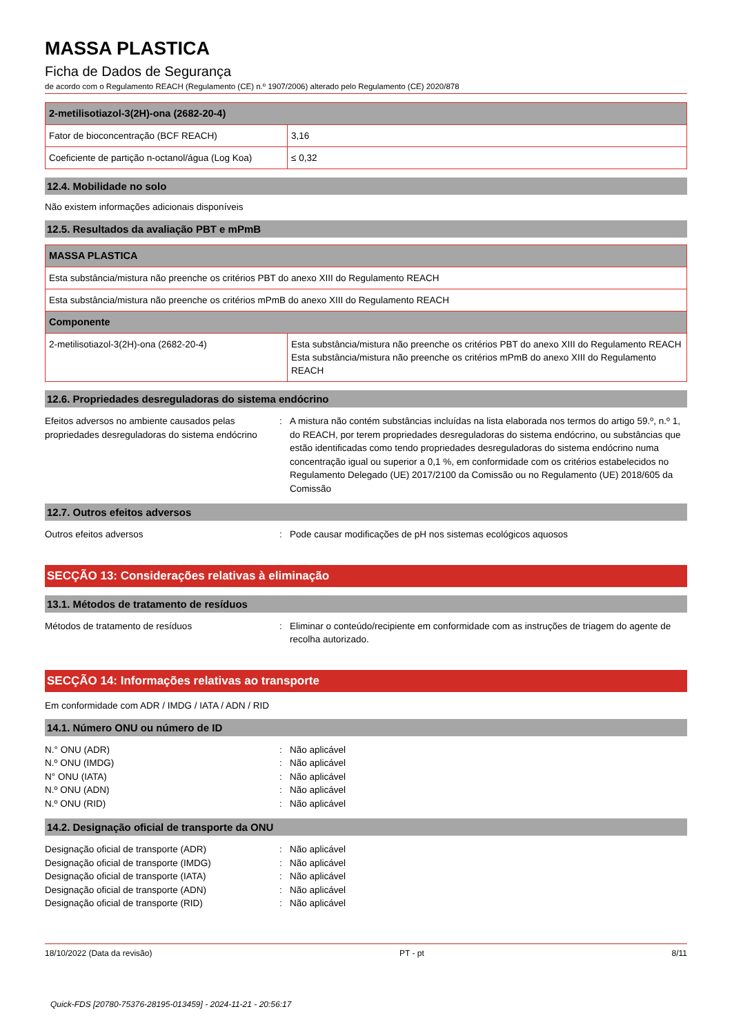MASSA PLASTICA
Ficha de Dados de Segurança
de acordo com o Regulamento REACH (Regulamento (CE) n.º 1907/2006) alterado pelo Regulamento (CE) 2020/878
| 2-metilisotiazol-3(2H)-ona (2682-20-4) | |
| --- | --- |
| Fator de bioconcentração (BCF REACH) | 3,16 |
| Coeficiente de partição n-octanol/água (Log Koa) | ≤ 0,32 |
12.4. Mobilidade no solo
Não existem informações adicionais disponíveis
12.5. Resultados da avaliação PBT e mPmB
| MASSA PLASTICA | |
| --- | --- |
| Esta substância/mistura não preenche os critérios PBT do anexo XIII do Regulamento REACH | |
| Esta substância/mistura não preenche os critérios mPmB do anexo XIII do Regulamento REACH | |
| Componente | |
| 2-metilisotiazol-3(2H)-ona (2682-20-4) | Esta substância/mistura não preenche os critérios PBT do anexo XIII do Regulamento REACH Esta substância/mistura não preenche os critérios mPmB do anexo XIII do Regulamento REACH |
12.6. Propriedades desreguladoras do sistema endócrino
Efeitos adversos no ambiente causados pelas propriedades desreguladoras do sistema endócrino
: A mistura não contém substâncias incluídas na lista elaborada nos termos do artigo 59.º, n.º 1, do REACH, por terem propriedades desreguladoras do sistema endócrino, ou substâncias que estão identificadas como tendo propriedades desreguladoras do sistema endócrino numa concentração igual ou superior a 0,1 %, em conformidade com os critérios estabelecidos no Regulamento Delegado (UE) 2017/2100 da Comissão ou no Regulamento (UE) 2018/605 da Comissão
12.7. Outros efeitos adversos
Outros efeitos adversos : Pode causar modificações de pH nos sistemas ecológicos aquosos
SECÇÃO 13: Considerações relativas à eliminação
13.1. Métodos de tratamento de resíduos
Métodos de tratamento de resíduos : Eliminar o conteúdo/recipiente em conformidade com as instruções de triagem do agente de recolha autorizado.
SECÇÃO 14: Informações relativas ao transporte
Em conformidade com ADR / IMDG / IATA / ADN / RID
14.1. Número ONU ou número de ID
N.° ONU (ADR) : Não aplicável
N.º ONU (IMDG) : Não aplicável
N° ONU (IATA) : Não aplicável
N.º ONU (ADN) : Não aplicável
N.º ONU (RID) : Não aplicável
14.2. Designação oficial de transporte da ONU
Designação oficial de transporte (ADR) : Não aplicável
Designação oficial de transporte (IMDG) : Não aplicável
Designação oficial de transporte (IATA) : Não aplicável
Designação oficial de transporte (ADN) : Não aplicável
Designação oficial de transporte (RID) : Não aplicável
18/10/2022 (Data da revisão) PT - pt 8/11
Quick-FDS [20780-75376-28195-013459] - 2024-11-21 - 20:56:17